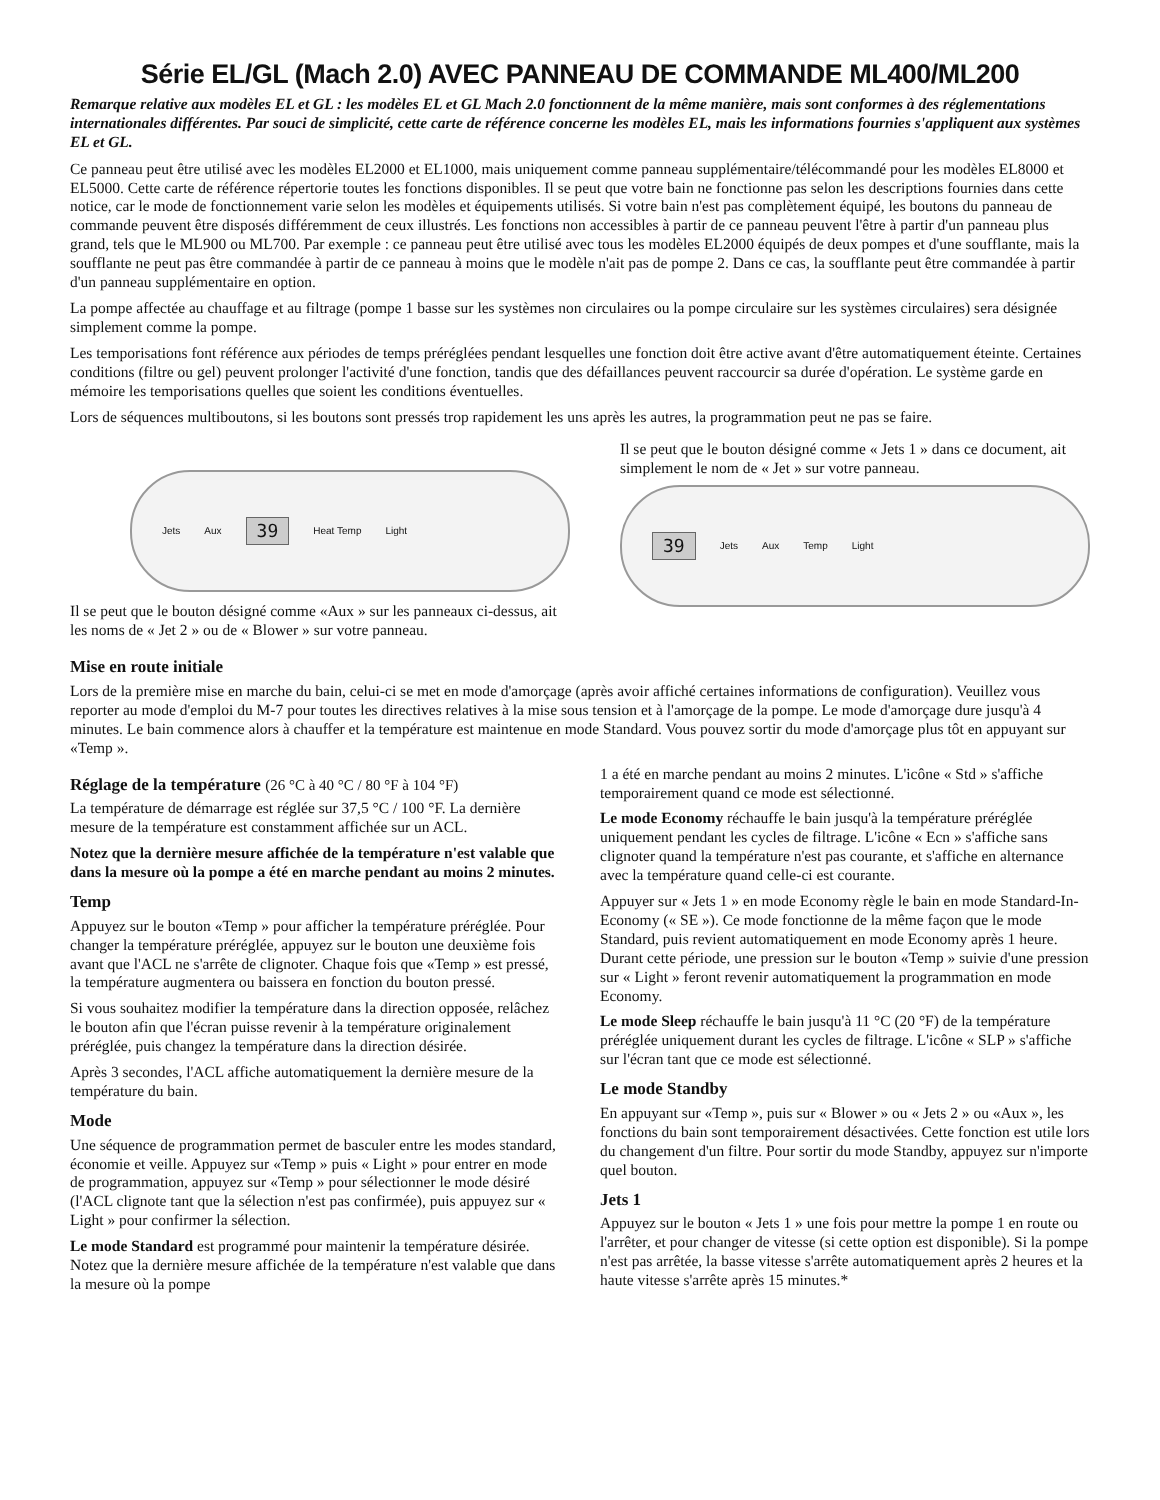Série EL/GL (Mach 2.0) AVEC PANNEAU DE COMMANDE ML400/ML200
Remarque relative aux modèles EL et GL : les modèles EL et GL Mach 2.0 fonctionnent de la même manière, mais sont conformes à des réglementations internationales différentes. Par souci de simplicité, cette carte de référence concerne les modèles EL, mais les informations fournies s'appliquent aux systèmes EL et GL.
Ce panneau peut être utilisé avec les modèles EL2000 et EL1000, mais uniquement comme panneau supplémentaire/télécommandé pour les modèles EL8000 et EL5000. Cette carte de référence répertorie toutes les fonctions disponibles. Il se peut que votre bain ne fonctionne pas selon les descriptions fournies dans cette notice, car le mode de fonctionnement varie selon les modèles et équipements utilisés. Si votre bain n'est pas complètement équipé, les boutons du panneau de commande peuvent être disposés différemment de ceux illustrés. Les fonctions non accessibles à partir de ce panneau peuvent l'être à partir d'un panneau plus grand, tels que le ML900 ou ML700. Par exemple : ce panneau peut être utilisé avec tous les modèles EL2000 équipés de deux pompes et d'une soufflante, mais la soufflante ne peut pas être commandée à partir de ce panneau à moins que le modèle n'ait pas de pompe 2. Dans ce cas, la soufflante peut être commandée à partir d'un panneau supplémentaire en option.
La pompe affectée au chauffage et au filtrage (pompe 1 basse sur les systèmes non circulaires ou la pompe circulaire sur les systèmes circulaires) sera désignée simplement comme la pompe.
Les temporisations font référence aux périodes de temps préréglées pendant lesquelles une fonction doit être active avant d'être automatiquement éteinte. Certaines conditions (filtre ou gel) peuvent prolonger l'activité d'une fonction, tandis que des défaillances peuvent raccourcir sa durée d'opération. Le système garde en mémoire les temporisations quelles que soient les conditions éventuelles.
Lors de séquences multiboutons, si les boutons sont pressés trop rapidement les uns après les autres, la programmation peut ne pas se faire.
Jets Aux 39 Heat Temp Light
Il se peut que le bouton désigné comme «Aux » sur les panneaux ci-dessus, ait les noms de « Jet 2 » ou de « Blower » sur votre panneau.
Il se peut que le bouton désigné comme « Jets 1 » dans ce document, ait simplement le nom de « Jet » sur votre panneau.
39 Jets Aux Temp Light
Mise en route initiale
Lors de la première mise en marche du bain, celui-ci se met en mode d'amorçage (après avoir affiché certaines informations de configuration). Veuillez vous reporter au mode d'emploi du M-7 pour toutes les directives relatives à la mise sous tension et à l'amorçage de la pompe. Le mode d'amorçage dure jusqu'à 4 minutes. Le bain commence alors à chauffer et la température est maintenue en mode Standard. Vous pouvez sortir du mode d'amorçage plus tôt en appuyant sur «Temp ».
Réglage de la température (26 °C à 40 °C / 80 °F à 104 °F)
La température de démarrage est réglée sur 37,5 °C / 100 °F. La dernière mesure de la température est constamment affichée sur un ACL.
Notez que la dernière mesure affichée de la température n'est valable que dans la mesure où la pompe a été en marche pendant au moins 2 minutes.
Temp
Appuyez sur le bouton «Temp » pour afficher la température préréglée. Pour changer la température préréglée, appuyez sur le bouton une deuxième fois avant que l'ACL ne s'arrête de clignoter. Chaque fois que «Temp » est pressé, la température augmentera ou baissera en fonction du bouton pressé.
Si vous souhaitez modifier la température dans la direction opposée, relâchez le bouton afin que l'écran puisse revenir à la température originalement préréglée, puis changez la température dans la direction désirée.
Après 3 secondes, l'ACL affiche automatiquement la dernière mesure de la température du bain.
Mode
Une séquence de programmation permet de basculer entre les modes standard, économie et veille. Appuyez sur «Temp » puis « Light » pour entrer en mode de programmation, appuyez sur «Temp » pour sélectionner le mode désiré (l'ACL clignote tant que la sélection n'est pas confirmée), puis appuyez sur « Light » pour confirmer la sélection.
Le mode Standard est programmé pour maintenir la température désirée. Notez que la dernière mesure affichée de la température n'est valable que dans la mesure où la pompe
1 a été en marche pendant au moins 2 minutes. L'icône « Std » s'affiche temporairement quand ce mode est sélectionné.
Le mode Economy réchauffe le bain jusqu'à la température préréglée uniquement pendant les cycles de filtrage. L'icône « Ecn » s'affiche sans clignoter quand la température n'est pas courante, et s'affiche en alternance avec la température quand celle-ci est courante.
Appuyer sur « Jets 1 » en mode Economy règle le bain en mode Standard-In-Economy (« SE »). Ce mode fonctionne de la même façon que le mode Standard, puis revient automatiquement en mode Economy après 1 heure. Durant cette période, une pression sur le bouton «Temp » suivie d'une pression sur « Light » feront revenir automatiquement la programmation en mode Economy.
Le mode Sleep réchauffe le bain jusqu'à 11 °C (20 °F) de la température préréglée uniquement durant les cycles de filtrage. L'icône « SLP » s'affiche sur l'écran tant que ce mode est sélectionné.
Le mode Standby
En appuyant sur «Temp », puis sur « Blower » ou « Jets 2 » ou «Aux », les fonctions du bain sont temporairement désactivées. Cette fonction est utile lors du changement d'un filtre. Pour sortir du mode Standby, appuyez sur n'importe quel bouton.
Jets 1
Appuyez sur le bouton « Jets 1 » une fois pour mettre la pompe 1 en route ou l'arrêter, et pour changer de vitesse (si cette option est disponible). Si la pompe n'est pas arrêtée, la basse vitesse s'arrête automatiquement après 2 heures et la haute vitesse s'arrête après 15 minutes.*